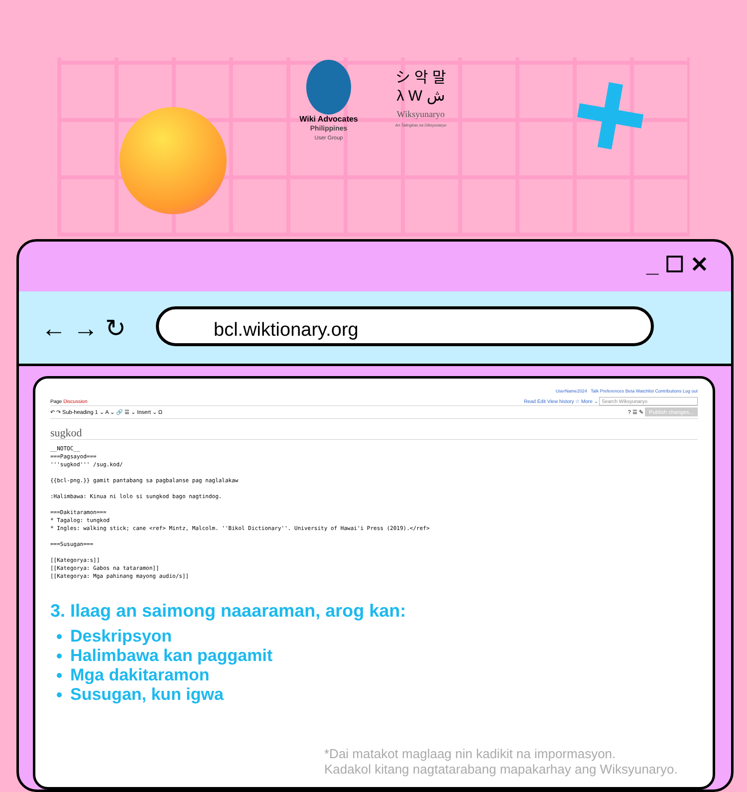Wiki Advocates
Philippines
User Group
シ 악 말
λ W ش
Wiksyunaryo
An Talingkas na Diksyunaryo
+
_ ☐ ✕
← → ↻ bcl.wiktionary.org
UserName2024 Talk Preferences Beta Watchlist Contributions Log out
Page Discussion Read Edit View history ☆ More ⌄ Search Wiksyunaryo
↶ ↷ Sub-heading 1 ⌄ A ⌄ 🔗 ☰ ⌄ Insert ⌄ Ω ? ☰ ✎ Publish changes...
sugkod
__NOTOC__
===Pagsayod===
'''sugkod''' /sug.kod/

{{bcl-png.}} gamit pantabang sa pagbalanse pag naglalakaw

:Halimbawa: Kinua ni lolo si sungkod bago nagtindog.

===Dakitaramon===
* Tagalog: tungkod
* Ingles: walking stick; cane <ref> Mintz, Malcolm. ''Bikol Dictionary''. University of Hawai'i Press (2019).</ref>

===Susugan===

[[Kategorya:s]]
[[Kategorya: Gabos na tataramon]]
[[Kategorya: Mga pahinang mayong audio/s]]
3. Ilaag an saimong naaaraman, arog kan:
Deskripsyon
Halimbawa kan paggamit
Mga dakitaramon
Susugan, kun igwa
*Dai matakot maglaag nin kadikit na impormasyon.
Kadakol kitang nagtatarabang mapakarhay ang Wiksyunaryo.